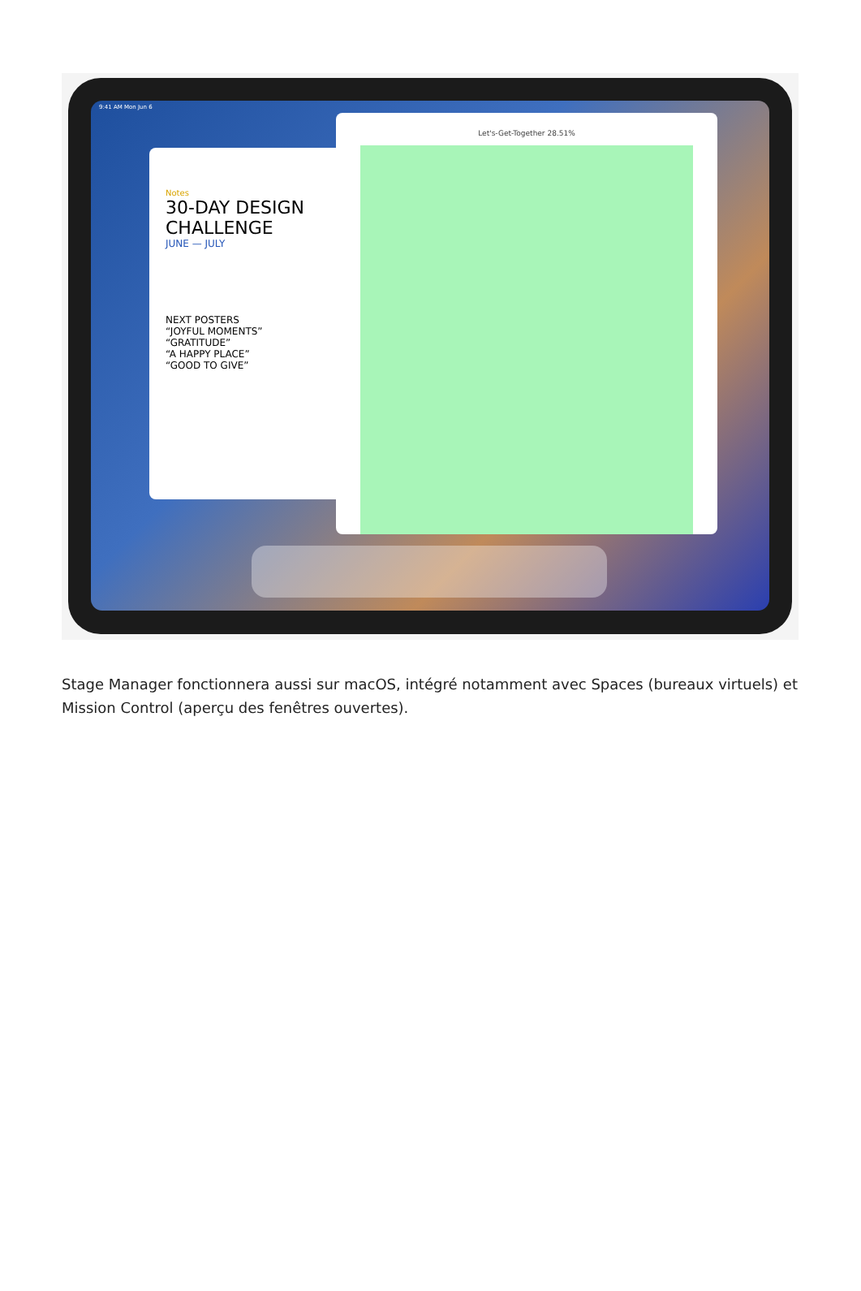9:41 AM Mon Jun 6
Notes
30-DAY DESIGN CHALLENGE
JUNE — JULY
NEXT POSTERS
“JOYFUL MOMENTS”
“GRATITUDE”
“A HAPPY PLACE”
“GOOD TO GIVE”
Let's-Get-Together 28.51%
Stage Manager fonctionnera aussi sur macOS, intégré notamment avec Spaces (bureaux virtuels) et Mission Control (aperçu des fenêtres ouvertes).